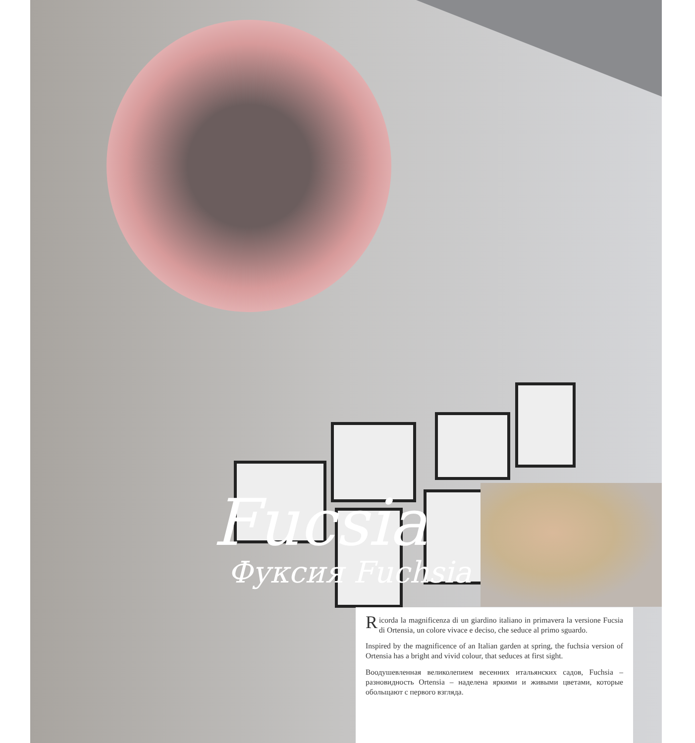Fucsia
Фуксия Fuchsia
Ricorda la magnificenza di un giardino italiano in primavera la versione Fucsia di Ortensia, un colore vivace e deciso, che seduce al primo sguardo.
Inspired by the magnificence of an Italian garden at spring, the fuchsia version of Ortensia has a bright and vivid colour, that seduces at first sight.
Воодушевленная великолепием весенних итальянских садов, Fuchsia – разновидность Ortensia – наделена яркими и живыми цветами, которые обольщают с первого взгляда.